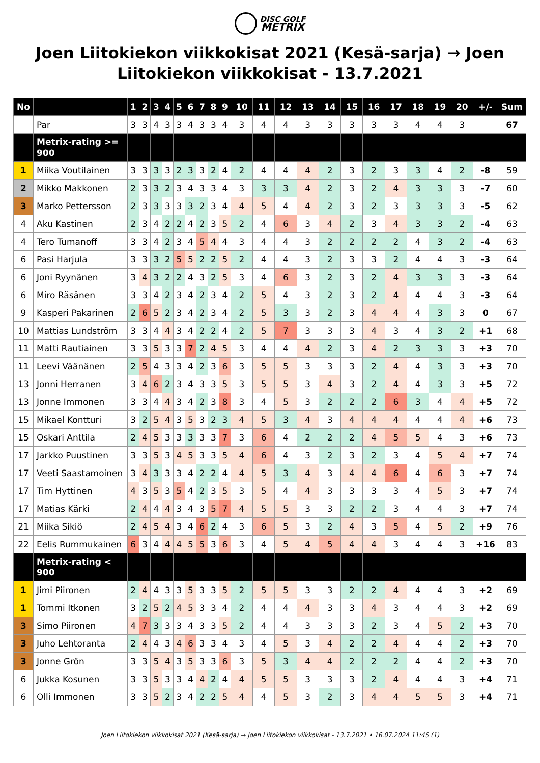DISC GOLF
METRIX
Joen Liitokiekon viikkokisat 2021 (Kesä-sarja) → Joen Liitokiekon viikkokisat - 13.7.2021
| No | | 1 | 2 | 3 | 4 | 5 | 6 | 7 | 8 | 9 | 10 | 11 | 12 | 13 | 14 | 15 | 16 | 17 | 18 | 19 | 20 | +/- | Sum |
| --- | --- | --- | --- | --- | --- | --- | --- | --- | --- | --- | --- | --- | --- | --- | --- | --- | --- | --- | --- | --- | --- | --- | --- |
| | Par | 3 | 3 | 4 | 3 | 3 | 4 | 3 | 3 | 4 | 3 | 4 | 4 | 3 | 3 | 3 | 3 | 3 | 4 | 4 | 3 | | 67 |
| | Metrix-rating >= 900 | | | | | | | | | | | | | | | | | | | | | | |
| 1 | Miika Voutilainen | 3 | 3 | 3 | 3 | 2 | 3 | 3 | 2 | 4 | 2 | 4 | 4 | 4 | 2 | 3 | 2 | 3 | 3 | 4 | 2 | -8 | 59 |
| 2 | Mikko Makkonen | 2 | 3 | 3 | 2 | 3 | 4 | 3 | 3 | 4 | 3 | 3 | 3 | 4 | 2 | 3 | 2 | 4 | 3 | 3 | 3 | -7 | 60 |
| 3 | Marko Pettersson | 2 | 3 | 3 | 3 | 3 | 3 | 2 | 3 | 4 | 4 | 5 | 4 | 4 | 2 | 3 | 2 | 3 | 3 | 3 | 3 | -5 | 62 |
| 4 | Aku Kastinen | 2 | 3 | 4 | 2 | 2 | 4 | 2 | 3 | 5 | 2 | 4 | 6 | 3 | 4 | 2 | 3 | 4 | 3 | 3 | 2 | -4 | 63 |
| 4 | Tero Tumanoff | 3 | 3 | 4 | 2 | 3 | 4 | 5 | 4 | 4 | 3 | 4 | 4 | 3 | 2 | 2 | 2 | 2 | 4 | 3 | 2 | -4 | 63 |
| 6 | Pasi Harjula | 3 | 3 | 3 | 2 | 5 | 5 | 2 | 2 | 5 | 2 | 4 | 4 | 3 | 2 | 3 | 3 | 2 | 4 | 4 | 3 | -3 | 64 |
| 6 | Joni Ryynänen | 3 | 4 | 3 | 2 | 2 | 4 | 3 | 2 | 5 | 3 | 4 | 6 | 3 | 2 | 3 | 2 | 4 | 3 | 3 | 3 | -3 | 64 |
| 6 | Miro Räsänen | 3 | 3 | 4 | 2 | 3 | 4 | 2 | 3 | 4 | 2 | 5 | 4 | 3 | 2 | 3 | 2 | 4 | 4 | 4 | 3 | -3 | 64 |
| 9 | Kasperi Pakarinen | 2 | 6 | 5 | 2 | 3 | 4 | 2 | 3 | 4 | 2 | 5 | 3 | 3 | 2 | 3 | 4 | 4 | 4 | 3 | 3 | 0 | 67 |
| 10 | Mattias Lundström | 3 | 3 | 4 | 4 | 3 | 4 | 2 | 2 | 4 | 2 | 5 | 7 | 3 | 3 | 3 | 4 | 3 | 4 | 3 | 2 | +1 | 68 |
| 11 | Matti Rautiainen | 3 | 3 | 5 | 3 | 3 | 7 | 2 | 4 | 5 | 3 | 4 | 4 | 4 | 2 | 3 | 4 | 2 | 3 | 3 | 3 | +3 | 70 |
| 11 | Leevi Väänänen | 2 | 5 | 4 | 3 | 3 | 4 | 2 | 3 | 6 | 3 | 5 | 5 | 3 | 3 | 3 | 2 | 4 | 4 | 3 | 3 | +3 | 70 |
| 13 | Jonni Herranen | 3 | 4 | 6 | 2 | 3 | 4 | 3 | 3 | 5 | 3 | 5 | 5 | 3 | 4 | 3 | 2 | 4 | 4 | 3 | 3 | +5 | 72 |
| 13 | Jonne Immonen | 3 | 3 | 4 | 4 | 3 | 4 | 2 | 3 | 8 | 3 | 4 | 5 | 3 | 2 | 2 | 2 | 6 | 3 | 4 | 4 | +5 | 72 |
| 15 | Mikael Kontturi | 3 | 2 | 5 | 4 | 3 | 5 | 3 | 2 | 3 | 4 | 5 | 3 | 4 | 3 | 4 | 4 | 4 | 4 | 4 | 4 | +6 | 73 |
| 15 | Oskari Anttila | 2 | 4 | 5 | 3 | 3 | 3 | 3 | 3 | 7 | 3 | 6 | 4 | 2 | 2 | 2 | 4 | 5 | 5 | 4 | 3 | +6 | 73 |
| 17 | Jarkko Puustinen | 3 | 3 | 5 | 3 | 4 | 5 | 3 | 3 | 5 | 4 | 6 | 4 | 3 | 2 | 3 | 2 | 3 | 4 | 5 | 4 | +7 | 74 |
| 17 | Veeti Saastamoinen | 3 | 4 | 3 | 3 | 3 | 4 | 2 | 2 | 4 | 4 | 5 | 3 | 4 | 3 | 4 | 4 | 6 | 4 | 6 | 3 | +7 | 74 |
| 17 | Tim Hyttinen | 4 | 3 | 5 | 3 | 5 | 4 | 2 | 3 | 5 | 3 | 5 | 4 | 4 | 3 | 3 | 3 | 3 | 4 | 5 | 3 | +7 | 74 |
| 17 | Matias Kärki | 2 | 4 | 4 | 4 | 3 | 4 | 3 | 5 | 7 | 4 | 5 | 5 | 3 | 3 | 2 | 2 | 3 | 4 | 4 | 3 | +7 | 74 |
| 21 | Miika Sikiö | 2 | 4 | 5 | 4 | 3 | 4 | 6 | 2 | 4 | 3 | 6 | 5 | 3 | 2 | 4 | 3 | 5 | 4 | 5 | 2 | +9 | 76 |
| 22 | Eelis Rummukainen | 6 | 3 | 4 | 4 | 4 | 5 | 5 | 3 | 6 | 3 | 4 | 5 | 4 | 5 | 4 | 4 | 3 | 4 | 4 | 3 | +16 | 83 |
| | Metrix-rating < 900 | | | | | | | | | | | | | | | | | | | | | | |
| 1 | Jimi Piironen | 2 | 4 | 4 | 3 | 3 | 5 | 3 | 3 | 5 | 2 | 5 | 5 | 3 | 3 | 2 | 2 | 4 | 4 | 4 | 3 | +2 | 69 |
| 1 | Tommi Itkonen | 3 | 2 | 5 | 2 | 4 | 5 | 3 | 3 | 4 | 2 | 4 | 4 | 4 | 3 | 3 | 4 | 3 | 4 | 4 | 3 | +2 | 69 |
| 3 | Simo Piironen | 4 | 7 | 3 | 3 | 3 | 4 | 3 | 3 | 5 | 2 | 4 | 4 | 3 | 3 | 3 | 2 | 3 | 4 | 5 | 2 | +3 | 70 |
| 3 | Juho Lehtoranta | 2 | 4 | 4 | 3 | 4 | 6 | 3 | 3 | 4 | 3 | 4 | 5 | 3 | 4 | 2 | 2 | 4 | 4 | 4 | 2 | +3 | 70 |
| 3 | Jonne Grön | 3 | 3 | 5 | 4 | 3 | 5 | 3 | 3 | 6 | 3 | 5 | 3 | 4 | 4 | 2 | 2 | 2 | 4 | 4 | 2 | +3 | 70 |
| 6 | Jukka Kosunen | 3 | 3 | 5 | 3 | 3 | 4 | 4 | 2 | 4 | 4 | 5 | 5 | 3 | 3 | 3 | 2 | 4 | 4 | 4 | 3 | +4 | 71 |
| 6 | Olli Immonen | 3 | 3 | 5 | 2 | 3 | 4 | 2 | 2 | 5 | 4 | 4 | 5 | 3 | 2 | 3 | 4 | 4 | 5 | 5 | 3 | +4 | 71 |
Joen Liitokiekon viikkokisat 2021 (Kesä-sarja) → Joen Liitokiekon viikkokisat - 13.7.2021 • 16.07.2024 11:45 (1)